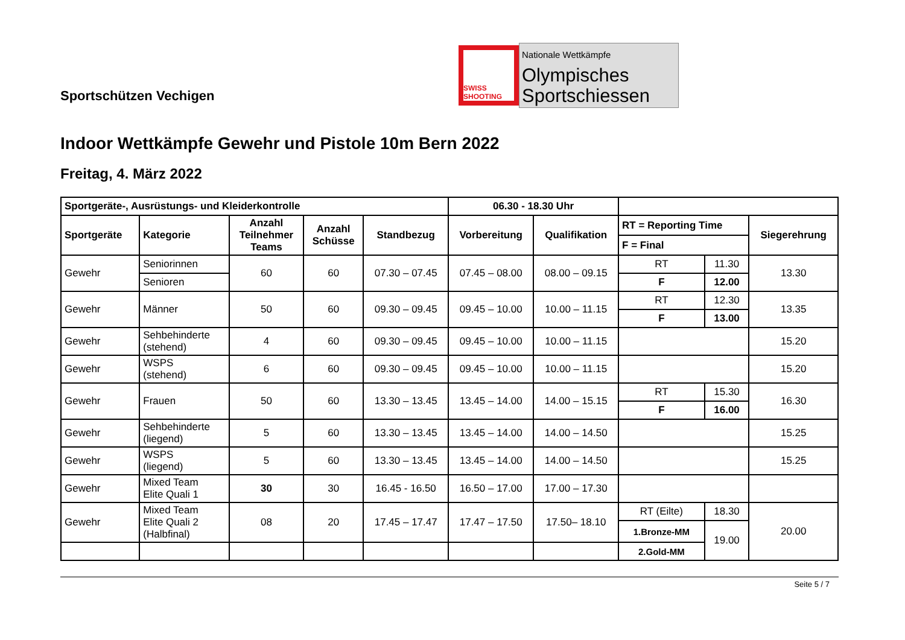Sportschützen Vechigen
SWISS SHOOTING
Nationale Wettkämpfe
Olympisches
Sportschiessen
Indoor Wettkämpfe Gewehr und Pistole 10m Bern 2022
Freitag, 4. März 2022
| Sportgeräte-, Ausrüstungs- und Kleiderkontrolle | | | | | 06.30 - 18.30 Uhr | | | | |
| Sportgeräte | Kategorie | Anzahl Teilnehmer Teams | Anzahl Schüsse | Standbezug | Vorbereitung | Qualifikation | RT = Reporting Time | | Siegerehrung |
| | | | | | | | F = Final | | |
| Gewehr | Seniorinnen | 60 | 60 | 07.30 – 07.45 | 07.45 – 08.00 | 08.00 – 09.15 | RT | 11.30 | 13.30 |
| | Senioren | | | | | | F | 12.00 | |
| Gewehr | Männer | 50 | 60 | 09.30 – 09.45 | 09.45 – 10.00 | 10.00 – 11.15 | RT | 12.30 | 13.35 |
| | | | | | | | F | 13.00 | |
| Gewehr | Sehbehinderte (stehend) | 4 | 60 | 09.30 – 09.45 | 09.45 – 10.00 | 10.00 – 11.15 | | | 15.20 |
| Gewehr | WSPS (stehend) | 6 | 60 | 09.30 – 09.45 | 09.45 – 10.00 | 10.00 – 11.15 | | | 15.20 |
| Gewehr | Frauen | 50 | 60 | 13.30 – 13.45 | 13.45 – 14.00 | 14.00 – 15.15 | RT | 15.30 | 16.30 |
| | | | | | | | F | 16.00 | |
| Gewehr | Sehbehinderte (liegend) | 5 | 60 | 13.30 – 13.45 | 13.45 – 14.00 | 14.00 – 14.50 | | | 15.25 |
| Gewehr | WSPS (liegend) | 5 | 60 | 13.30 – 13.45 | 13.45 – 14.00 | 14.00 – 14.50 | | | 15.25 |
| Gewehr | Mixed Team Elite Quali 1 | 30 | 30 | 16.45 - 16.50 | 16.50 – 17.00 | 17.00 – 17.30 | | | |
| Gewehr | Mixed Team Elite Quali 2 (Halbfinal) | 08 | 20 | 17.45 – 17.47 | 17.47 – 17.50 | 17.50– 18.10 | RT (Eilte) | 18.30 | 20.00 |
| | | | | | | | 1.Bronze-MM | 19.00 | |
| | | | | | | | 2.Gold-MM | | |
Seite 5 / 7